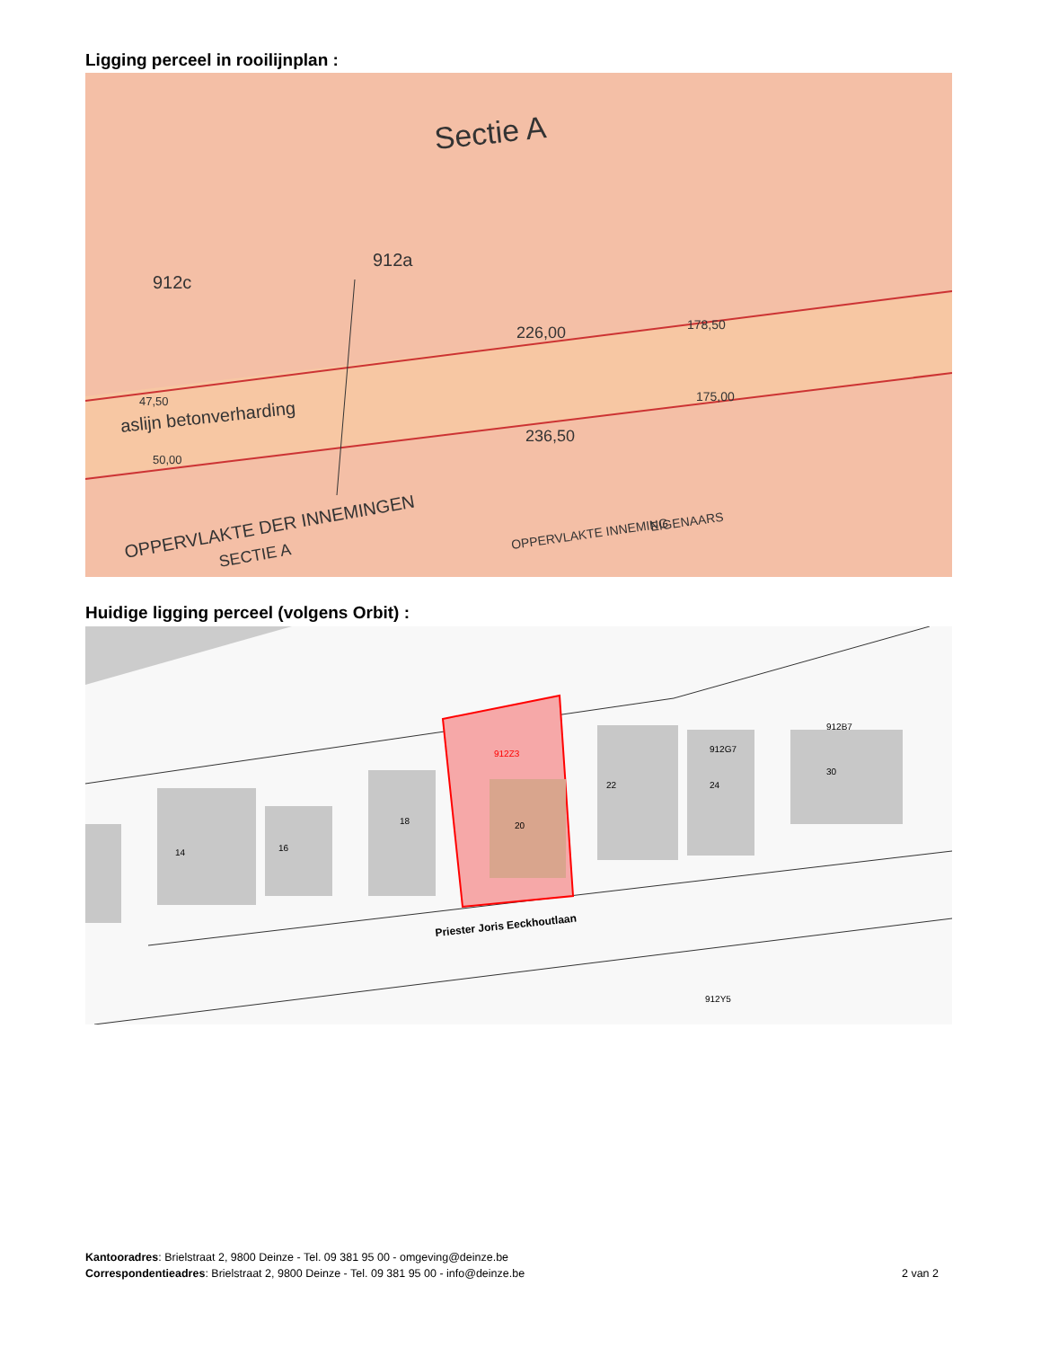Ligging perceel in rooilijnplan :
Sectie A
912c
912a
226,00
178,50
175,00
236,50
47,50
aslijn betonverharding
50,00
OPPERVLAKTE DER INNEMINGEN
SECTIE A
OPPERVLAKTE INNEMING
EIGENAARS
Huidige ligging perceel (volgens Orbit) :
912Z3
20
22
24
30
16
14
18
912G7
912B7
912Y5
Priester Joris Eeckhoutlaan
Kantooradres: Brielstraat 2, 9800 Deinze - Tel. 09 381 95 00 - omgeving@deinze.be
Correspondentieadres: Brielstraat 2, 9800 Deinze - Tel. 09 381 95 00 - info@deinze.be 2 van 2